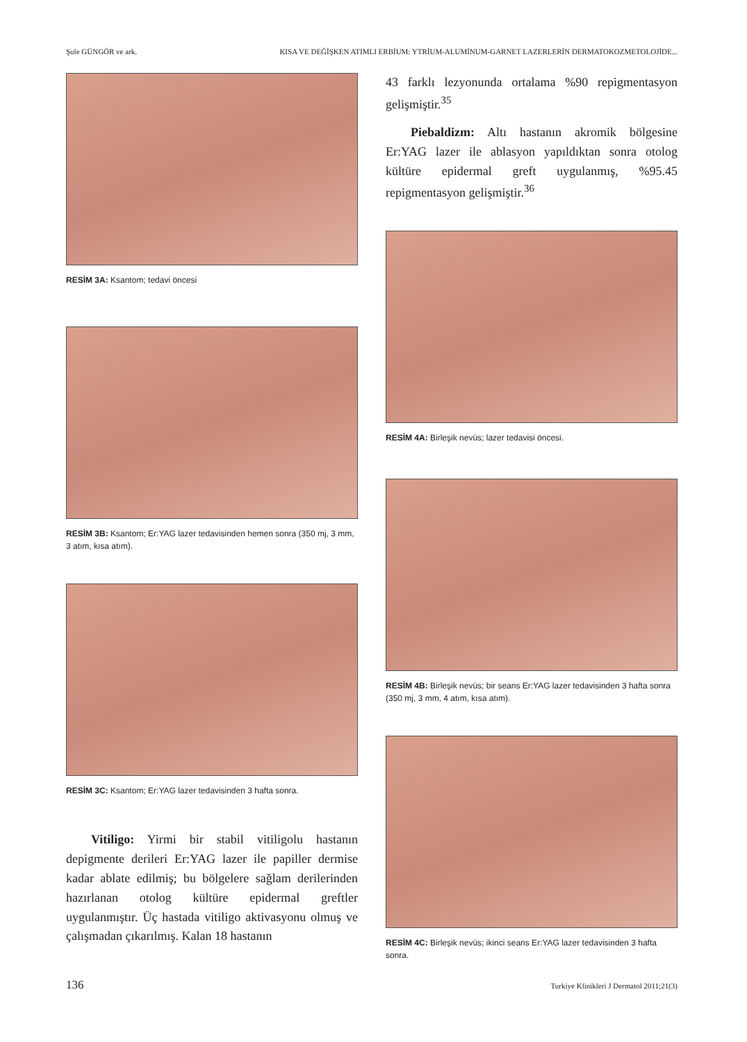Şule GÜNGÖR ve ark. KISA VE DEĞİŞKEN ATIMLI ERBİUM: YTRİUM-ALUMİNUM-GARNET LAZERLERİN DERMATOKOZMETOLOJİDE...
RESİM 3A: Ksantom; tedavi öncesi
RESİM 3B: Ksantom; Er:YAG lazer tedavisinden hemen sonra (350 mj, 3 mm, 3 atım, kısa atım).
RESİM 3C: Ksantom; Er:YAG lazer tedavisinden 3 hafta sonra.
Vitiligo: Yirmi bir stabil vitiligolu hastanın depigmente derileri Er:YAG lazer ile papiller dermise kadar ablate edilmiş; bu bölgelere sağlam derilerinden hazırlanan otolog kültüre epidermal greftler uygulanmıştır. Üç hastada vitiligo aktivasyonu olmuş ve çalışmadan çıkarılmış. Kalan 18 hastanın
43 farklı lezyonunda ortalama %90 repigmentasyon gelişmiştir.<sup>35</sup>
Piebaldizm: Altı hastanın akromik bölgesine Er:YAG lazer ile ablasyon yapıldıktan sonra otolog kültüre epidermal greft uygulanmış, %95.45 repigmentasyon gelişmiştir.<sup>36</sup>
RESİM 4A: Birleşik nevüs; lazer tedavisi öncesi.
RESİM 4B: Birleşik nevüs; bir seans Er:YAG lazer tedavisinden 3 hafta sonra (350 mj, 3 mm, 4 atım, kısa atım).
RESİM 4C: Birleşik nevüs; ikinci seans Er:YAG lazer tedavisinden 3 hafta sonra.
136 Turkiye Klinikleri J Dermatol 2011;21(3)